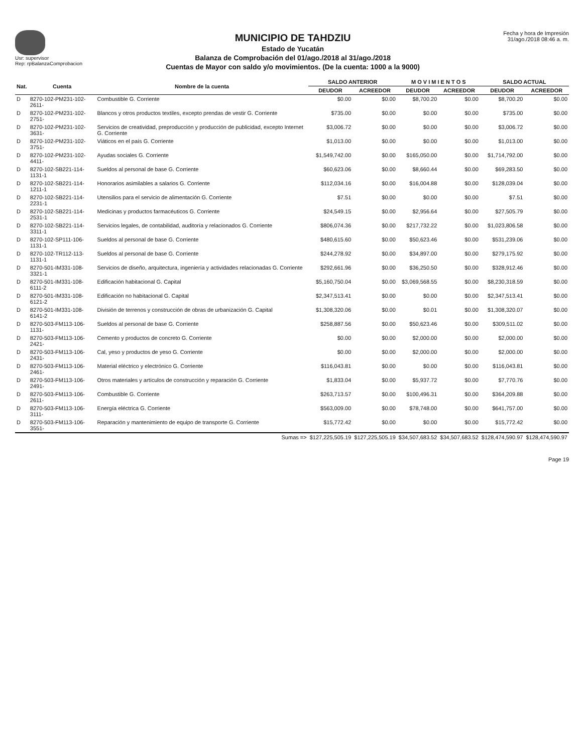Usr: supervisor
Rep: rpBalanzaComprobacion
MUNICIPIO DE TAHDZIU
Estado de Yucatán
Balanza de Comprobación del 01/ago./2018 al 31/ago./2018
Cuentas de Mayor con saldo y/o movimientos. (De la cuenta: 1000 a la 9000)
Fecha y hora de Impresión
31/ago./2018 08:46 a. m.
| Nat. | Cuenta | Nombre de la cuenta | SALDO ANTERIOR | | M O V I M I E N T O S | | SALDO ACTUAL | |
| --- | --- | --- | --- | --- | --- | --- | --- | --- |
| | | | DEUDOR | ACREEDOR | DEUDOR | ACREEDOR | DEUDOR | ACREEDOR |
| D | 8270-102-PM231-102-2611- | Combustible G. Corriente | $0.00 | $0.00 | $8,700.20 | $0.00 | $8,700.20 | $0.00 |
| D | 8270-102-PM231-102-2751- | Blancos y otros productos textiles, excepto prendas de vestir G. Corriente | $735.00 | $0.00 | $0.00 | $0.00 | $735.00 | $0.00 |
| D | 8270-102-PM231-102-3631- | Servicios de creatividad, preproducción y producción de publicidad, excepto Internet G. Corriente | $3,006.72 | $0.00 | $0.00 | $0.00 | $3,006.72 | $0.00 |
| D | 8270-102-PM231-102-3751- | Viáticos en el país G. Corriente | $1,013.00 | $0.00 | $0.00 | $0.00 | $1,013.00 | $0.00 |
| D | 8270-102-PM231-102-4411- | Ayudas sociales G. Corriente | $1,549,742.00 | $0.00 | $165,050.00 | $0.00 | $1,714,792.00 | $0.00 |
| D | 8270-102-SB221-114-1131-1 | Sueldos al personal de base G. Corriente | $60,623.06 | $0.00 | $8,660.44 | $0.00 | $69,283.50 | $0.00 |
| D | 8270-102-SB221-114-1211-1 | Honorarios asimilables a salarios G. Corriente | $112,034.16 | $0.00 | $16,004.88 | $0.00 | $128,039.04 | $0.00 |
| D | 8270-102-SB221-114-2231-1 | Utensilios para el servicio de alimentación G. Corriente | $7.51 | $0.00 | $0.00 | $0.00 | $7.51 | $0.00 |
| D | 8270-102-SB221-114-2531-1 | Medicinas y productos farmacéuticos G. Corriente | $24,549.15 | $0.00 | $2,956.64 | $0.00 | $27,505.79 | $0.00 |
| D | 8270-102-SB221-114-3311-1 | Servicios legales, de contabilidad, auditoría y relacionados G. Corriente | $806,074.36 | $0.00 | $217,732.22 | $0.00 | $1,023,806.58 | $0.00 |
| D | 8270-102-SP111-106-1131-1 | Sueldos al personal de base G. Corriente | $480,615.60 | $0.00 | $50,623.46 | $0.00 | $531,239.06 | $0.00 |
| D | 8270-102-TR112-113-1131-1 | Sueldos al personal de base G. Corriente | $244,278.92 | $0.00 | $34,897.00 | $0.00 | $279,175.92 | $0.00 |
| D | 8270-501-IM331-108-3321-1 | Servicios de diseño, arquitectura, ingeniería y actividades relacionadas G. Corriente | $292,661.96 | $0.00 | $36,250.50 | $0.00 | $328,912.46 | $0.00 |
| D | 8270-501-IM331-108-6111-2 | Edificación habitacional G. Capital | $5,160,750.04 | $0.00 | $3,069,568.55 | $0.00 | $8,230,318.59 | $0.00 |
| D | 8270-501-IM331-108-6121-2 | Edificación no habitacional G. Capital | $2,347,513.41 | $0.00 | $0.00 | $0.00 | $2,347,513.41 | $0.00 |
| D | 8270-501-IM331-108-6141-2 | División de terrenos y construcción de obras de urbanización G. Capital | $1,308,320.06 | $0.00 | $0.01 | $0.00 | $1,308,320.07 | $0.00 |
| D | 8270-503-FM113-106-1131- | Sueldos al personal de base G. Corriente | $258,887.56 | $0.00 | $50,623.46 | $0.00 | $309,511.02 | $0.00 |
| D | 8270-503-FM113-106-2421- | Cemento y productos de concreto G. Corriente | $0.00 | $0.00 | $2,000.00 | $0.00 | $2,000.00 | $0.00 |
| D | 8270-503-FM113-106-2431- | Cal, yeso y productos de yeso G. Corriente | $0.00 | $0.00 | $2,000.00 | $0.00 | $2,000.00 | $0.00 |
| D | 8270-503-FM113-106-2461- | Material eléctrico y electrónico G. Corriente | $116,043.81 | $0.00 | $0.00 | $0.00 | $116,043.81 | $0.00 |
| D | 8270-503-FM113-106-2491- | Otros materiales y artículos de construcción y reparación G. Corriente | $1,833.04 | $0.00 | $5,937.72 | $0.00 | $7,770.76 | $0.00 |
| D | 8270-503-FM113-106-2611- | Combustible G. Corriente | $263,713.57 | $0.00 | $100,496.31 | $0.00 | $364,209.88 | $0.00 |
| D | 8270-503-FM113-106-3111- | Energía eléctrica G. Corriente | $563,009.00 | $0.00 | $78,748.00 | $0.00 | $641,757.00 | $0.00 |
| D | 8270-503-FM113-106-3551- | Reparación y mantenimiento de equipo de transporte G. Corriente | $15,772.42 | $0.00 | $0.00 | $0.00 | $15,772.42 | $0.00 |
| | | Sumas => | $127,225,505.19 | $127,225,505.19 | $34,507,683.52 | $34,507,683.52 | $128,474,590.97 | $128,474,590.97 |
Page 19